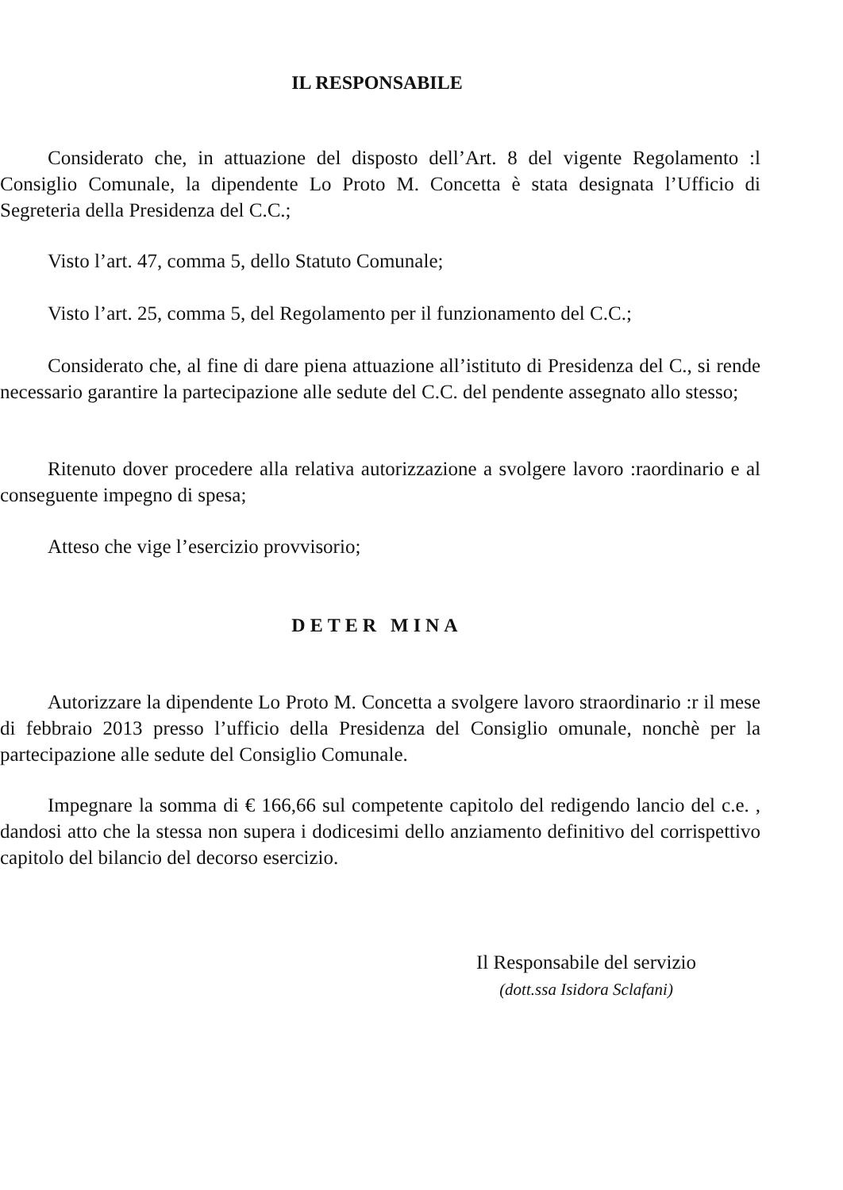IL RESPONSABILE
Considerato che, in attuazione del disposto dell’Art. 8 del vigente Regolamento :l Consiglio Comunale, la dipendente Lo Proto M. Concetta è stata designata l’Ufficio di Segreteria della Presidenza del C.C.;
Visto l’art. 47, comma 5, dello Statuto Comunale;
Visto l’art. 25, comma 5, del Regolamento per il funzionamento del C.C.;
Considerato che, al fine di dare piena attuazione all’istituto di Presidenza del C., si rende necessario garantire la partecipazione alle sedute del C.C. del pendente assegnato allo stesso;
Ritenuto dover procedere alla relativa autorizzazione a svolgere lavoro :raordinario e al conseguente impegno di spesa;
Atteso che vige l’esercizio provvisorio;
DETER MINA
Autorizzare la dipendente Lo Proto M. Concetta a svolgere lavoro straordinario :r il mese di febbraio 2013 presso l’ufficio della Presidenza del Consiglio omunale, nonchè per la partecipazione alle sedute del Consiglio Comunale.
Impegnare la somma di € 166,66 sul competente capitolo del redigendo lancio del c.e. , dandosi atto che la stessa non supera i dodicesimi dello anziamento definitivo del corrispettivo capitolo del bilancio del decorso esercizio.
Il Responsabile del servizio
(dott.ssa Isidora Sclafani)